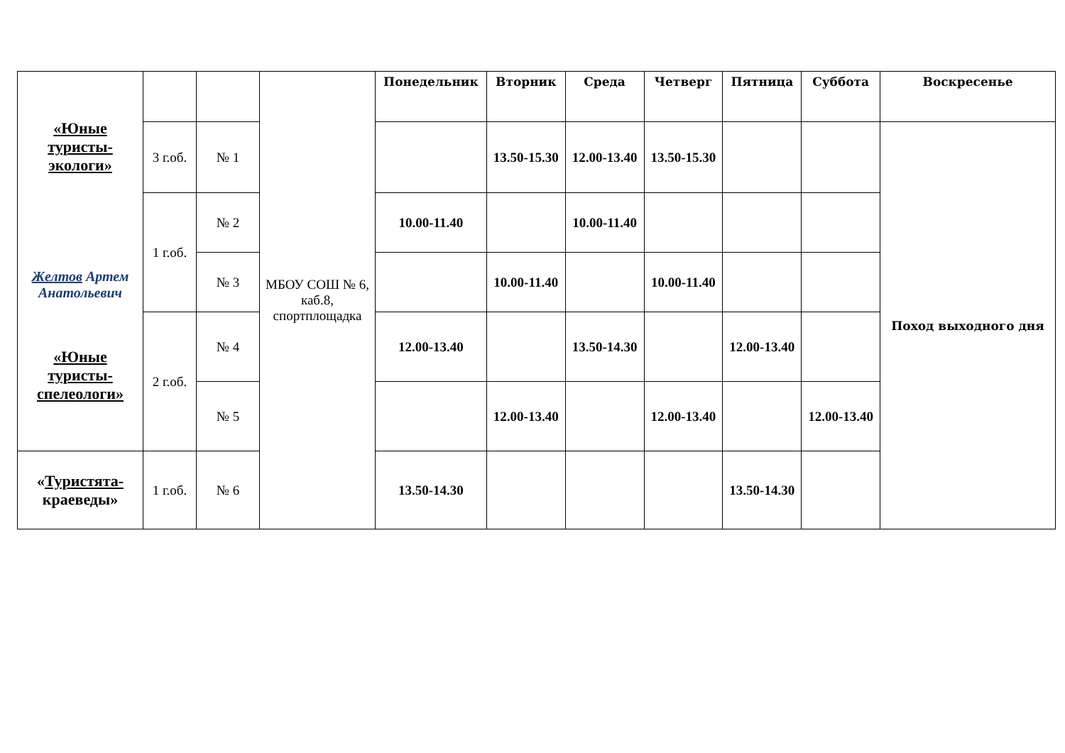| «Юные туристы-экологи» Желтов Артем Анатольевич «Юные туристы-спелеологи» | | | МБОУ СОШ № 6, каб.8, спортплощадка | Понедельник | Вторник | Среда | Четверг | Пятница | Суббота | Воскресенье |
| | 3 г.об. | № 1 | | | 13.50-15.30 | 12.00-13.40 | 13.50-15.30 | | | Поход выходного дня |
| | 1 г.об. | № 2 | | 10.00-11.40 | | 10.00-11.40 | | | | |
| | | № 3 | | | 10.00-11.40 | | 10.00-11.40 | | | |
| | 2 г.об. | № 4 | | 12.00-13.40 | | 13.50-14.30 | | 12.00-13.40 | | |
| | | № 5 | | | 12.00-13.40 | | 12.00-13.40 | | 12.00-13.40 | |
| « Туристята- краеведы» | 1 г.об. | № 6 | | 13.50-14.30 | | | | 13.50-14.30 | | |